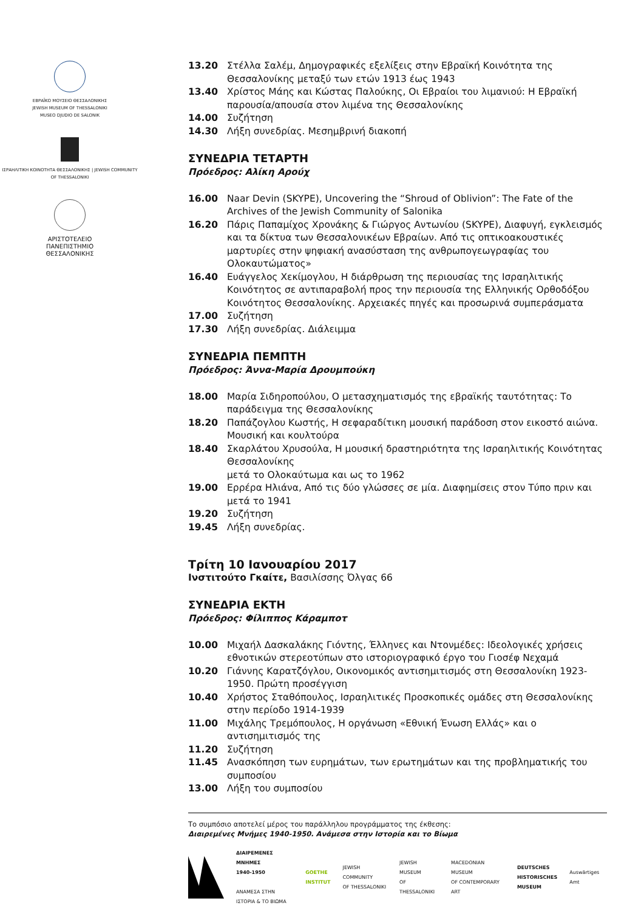ΕΒΡΑΪΚΟ ΜΟΥΣΕΙΟ ΘΕΣΣΑΛΟΝΙΚΗΣ
JEWISH MUSEUM OF THESSALONIKI
MUSEO DJUDIO DE SALONIK
ΙΣΡΑΗΛΙΤΙΚΗ ΚΟΙΝΟΤΗΤΑ ΘΕΣΣΑΛΟΝΙΚΗΣ | JEWISH COMMUNITY OF THESSALONIKI
ΑΡΙΣΤΟΤΕΛΕΙΟ
ΠΑΝΕΠΙΣΤΗΜΙΟ
ΘΕΣΣΑΛΟΝΙΚΗΣ
13.20 Στέλλα Σαλέμ, Δημογραφικές εξελίξεις στην Εβραϊκή Κοινότητα της Θεσσαλονίκης μεταξύ των ετών 1913 έως 1943
13.40 Χρίστος Μάης και Κώστας Παλούκης, Οι Εβραίοι του λιμανιού: Η Εβραϊκή παρουσία/απουσία στον λιμένα της Θεσσαλονίκης
14.00 Συζήτηση
14.30 Λήξη συνεδρίας. Μεσημβρινή διακοπή
ΣΥΝΕΔΡΙΑ ΤΕΤΑΡΤΗ
Πρόεδρος: Αλίκη Αρούχ
16.00 Naar Devin (SKYPE), Uncovering the “Shroud of Oblivion”: The Fate of the Archives of the Jewish Community of Salonika
16.20 Πάρις Παπαμίχος Χρονάκης & Γιώργος Αντωνίου (SKYPE), Διαφυγή, εγκλεισμός και τα δίκτυα των Θεσσαλονικέων Εβραίων. Από τις οπτικοακουστικές μαρτυρίες στην ψηφιακή ανασύσταση της ανθρωπογεωγραφίας του Ολοκαυτώματος»
16.40 Ευάγγελος Χεκίμογλου, Η διάρθρωση της περιουσίας της Ισραηλιτικής Κοινότητος σε αντιπαραβολή προς την περιουσία της Ελληνικής Ορθοδόξου Κοινότητος Θεσσαλονίκης. Αρχειακές πηγές και προσωρινά συμπεράσματα
17.00 Συζήτηση
17.30 Λήξη συνεδρίας. Διάλειμμα
ΣΥΝΕΔΡΙΑ ΠΕΜΠΤΗ
Πρόεδρος: Άννα-Μαρία Δρουμπούκη
18.00 Μαρία Σιδηροπούλου, Ο μετασχηματισμός της εβραϊκής ταυτότητας: Το παράδειγμα της Θεσσαλονίκης
18.20 Παπάζογλου Κωστής, Η σεφαραδίτικη μουσική παράδοση στον εικοστό αιώνα. Μουσική και κουλτούρα
18.40 Σκαρλάτου Χρυσούλα, Η μουσική δραστηριότητα της Ισραηλιτικής Κοινότητας Θεσσαλονίκης
μετά το Ολοκαύτωμα και ως το 1962
19.00 Ερρέρα Ηλιάνα, Από τις δύο γλώσσες σε μία. Διαφημίσεις στον Τύπο πριν και μετά το 1941
19.20 Συζήτηση
19.45 Λήξη συνεδρίας.
Τρίτη 10 Ιανουαρίου 2017
Ινστιτούτο Γκαίτε, Βασιλίσσης Όλγας 66
ΣΥΝΕΔΡΙΑ ΕΚΤΗ
Πρόεδρος: Φίλιππος Κάραμποτ
10.00 Μιχαήλ Δασκαλάκης Γιόντης, Έλληνες και Ντονμέδες: Ιδεολογικές χρήσεις εθνοτικών στερεοτύπων στο ιστοριογραφικό έργο του Γιοσέφ Νεχαμά
10.20 Γιάννης Καρατζόγλου, Οικονομικός αντισημιτισμός στη Θεσσαλονίκη 1923-1950. Πρώτη προσέγγιση
10.40 Χρήστος Σταθόπουλος, Ισραηλιτικές Προσκοπικές ομάδες στη Θεσσαλονίκης στην περίοδο 1914-1939
11.00 Μιχάλης Τρεμόπουλος, Η οργάνωση «Εθνική Ένωση Ελλάς» και ο αντισημιτισμός της
11.20 Συζήτηση
11.45 Ανασκόπηση των ευρημάτων, των ερωτημάτων και της προβληματικής του συμποσίου
13.00 Λήξη του συμποσίου
Το συμπόσιο αποτελεί μέρος του παράλληλου προγράμματος της έκθεσης:
Διαιρεμένες Μνήμες 1940-1950. Ανάμεσα στην Ιστορία και το Βίωμα
ΔΙΑΙΡΕΜΕΝΕΣ ΜΝΗΜΕΣ
1940-1950
ΑΝΑΜΕΣΑ ΣΤΗΝ
ΙΣΤΟΡΙΑ & ΤΟ ΒΙΩΜΑ
GOETHE
INSTITUT
JEWISH COMMUNITY
OF THESSALONIKI
JEWISH MUSEUM
OF THESSALONIKI
MACEDONIAN MUSEUM
OF CONTEMPORARY ART
DEUTSCHES
HISTORISCHES
MUSEUM
Auswärtiges Amt